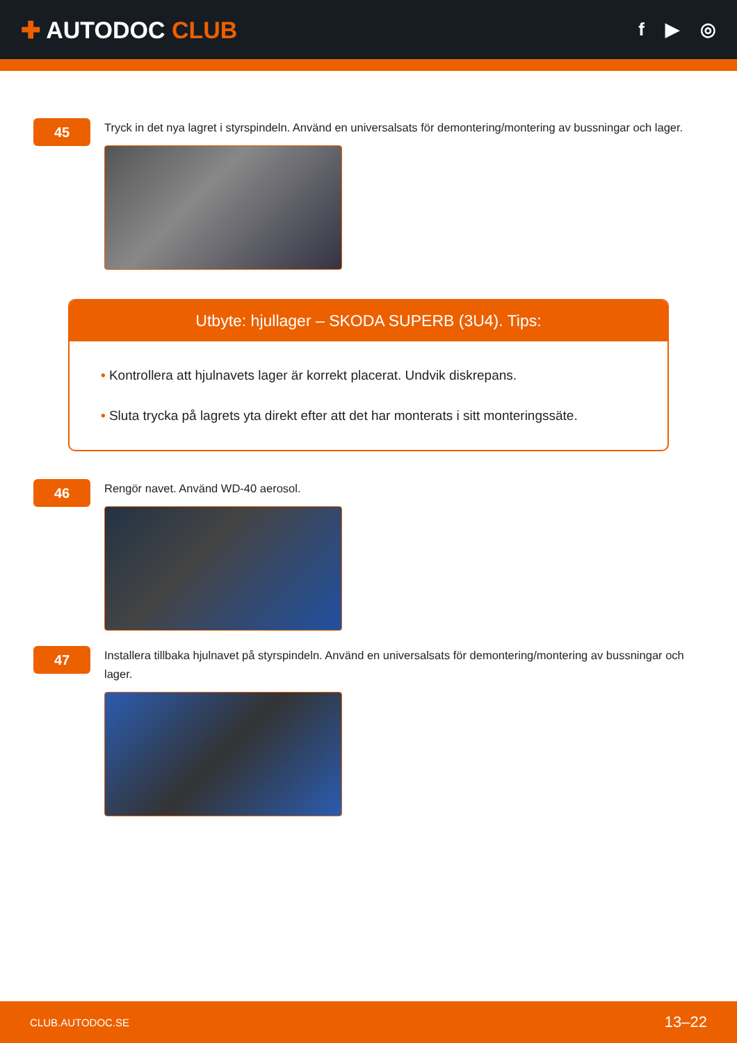✚ AUTODOC CLUB
f ▶ ◎
45
Tryck in det nya lagret i styrspindeln. Använd en universalsats för demontering/montering av bussningar och lager.
Utbyte: hjullager – SKODA SUPERB (3U4). Tips:
• Kontrollera att hjulnavets lager är korrekt placerat. Undvik diskrepans.
• Sluta trycka på lagrets yta direkt efter att det har monterats i sitt monteringssäte.
46
Rengör navet. Använd WD-40 aerosol.
47
Installera tillbaka hjulnavet på styrspindeln. Använd en universalsats för demontering/montering av bussningar och lager.
CLUB.AUTODOC.SE 13–22